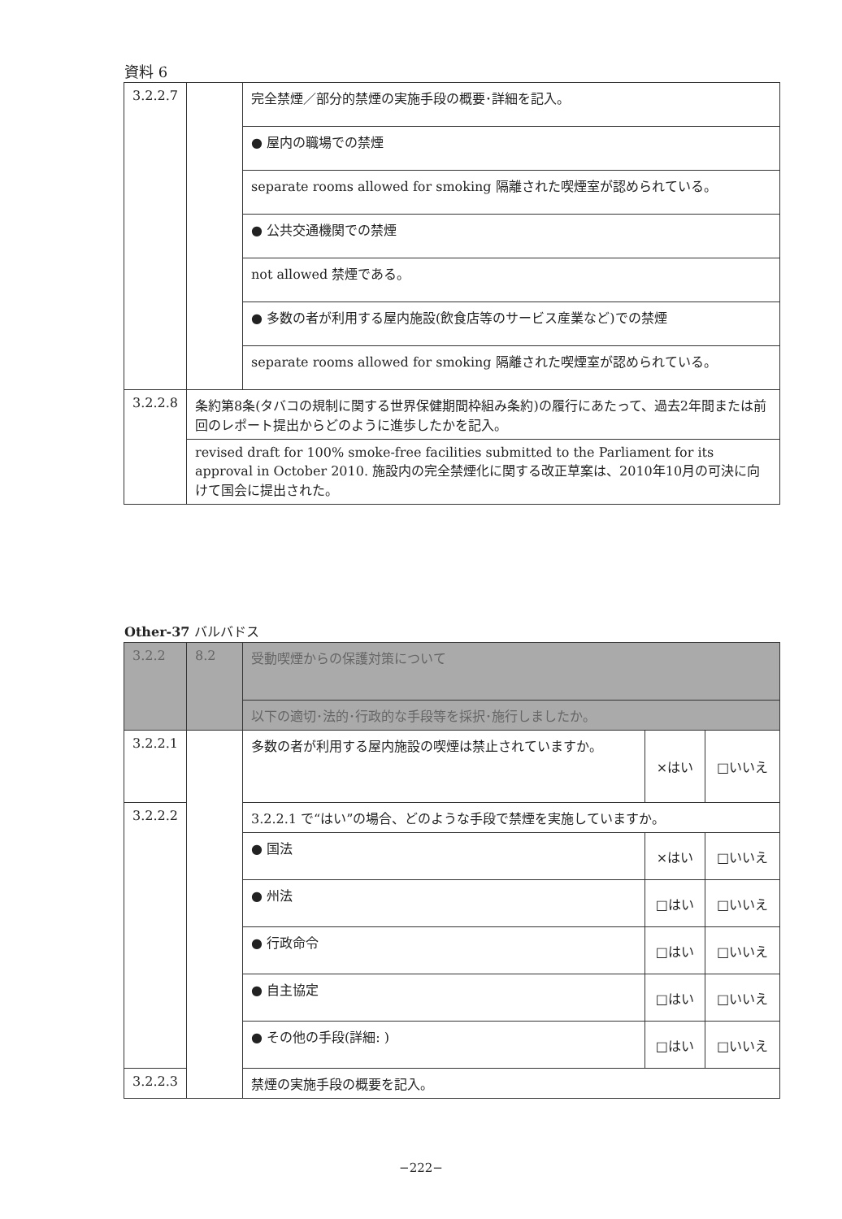資料 6
| 3.2.2.7 | | 完全禁煙／部分的禁煙の実施手段の概要･詳細を記入。 |
| | | ● 屋内の職場での禁煙 |
| | | separate rooms allowed for smoking 隔離された喫煙室が認められている。 |
| | | ● 公共交通機関での禁煙 |
| | | not allowed 禁煙である。 |
| | | ● 多数の者が利用する屋内施設(飲食店等のサービス産業など)での禁煙 |
| | | separate rooms allowed for smoking 隔離された喫煙室が認められている。 |
| 3.2.2.8 | 条約第8条(タバコの規制に関する世界保健期間枠組み条約)の履行にあたって、過去2年間または前回のレポート提出からどのように進歩したかを記入。 | |
| | revised draft for 100% smoke-free facilities submitted to the Parliament for its approval in October 2010. 施設内の完全禁煙化に関する改正草案は、2010年10月の可決に向けて国会に提出された。 | |
Other-37 バルバドス
| 3.2.2 | 8.2 | 受動喫煙からの保護対策について | | |
| | | 以下の適切･法的･行政的な手段等を採択･施行しましたか。 | | |
| 3.2.2.1 | | 多数の者が利用する屋内施設の喫煙は禁止されていますか。 | ×はい | □いいえ |
| 3.2.2.2 | | 3.2.2.1 で“はい”の場合、どのような手段で禁煙を実施していますか。 | | |
| | | ● 国法 | ×はい | □いいえ |
| | | ● 州法 | □はい | □いいえ |
| | | ● 行政命令 | □はい | □いいえ |
| | | ● 自主協定 | □はい | □いいえ |
| | | ● その他の手段(詳細: ) | □はい | □いいえ |
| 3.2.2.3 | | 禁煙の実施手段の概要を記入。 | | |
−222−